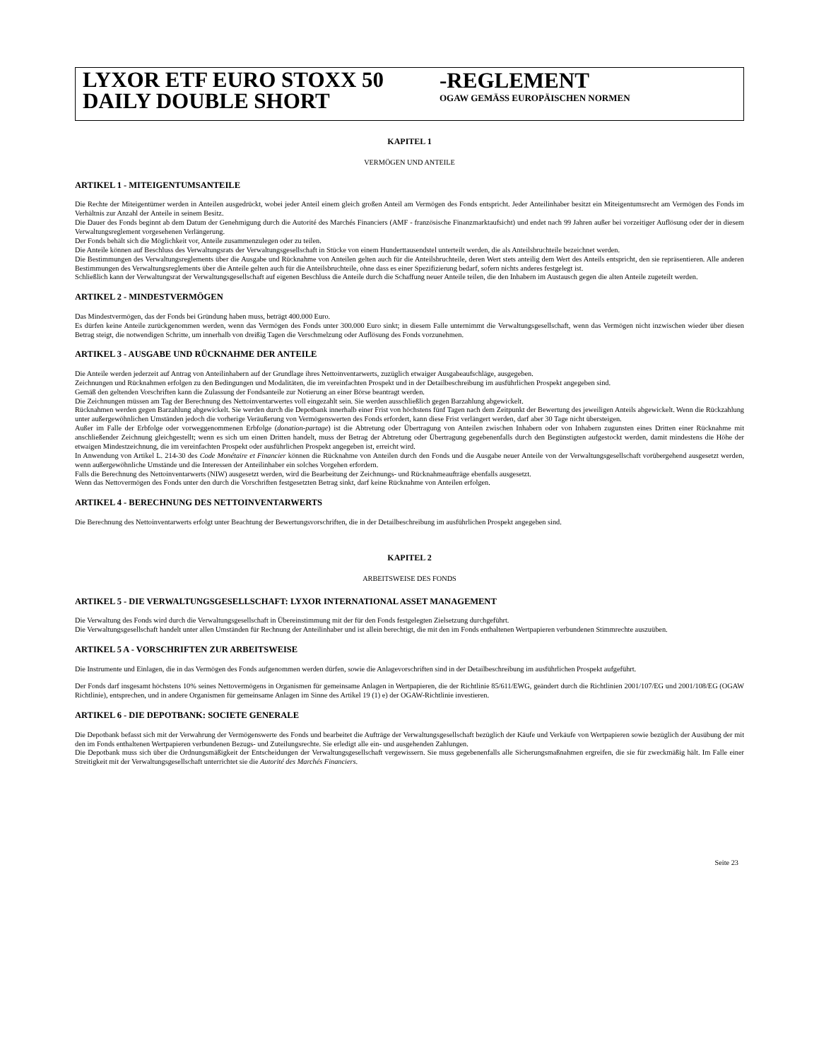LYXOR ETF EURO STOXX 50
DAILY DOUBLE SHORT
-REGLEMENT
OGAW GEMÄSS EUROPÄISCHEN NORMEN
KAPITEL 1
VERMÖGEN UND ANTEILE
ARTIKEL 1 - MITEIGENTUMSANTEILE
Die Rechte der Miteigentümer werden in Anteilen ausgedrückt, wobei jeder Anteil einem gleich großen Anteil am Vermögen des Fonds entspricht. Jeder Anteilinhaber besitzt ein Miteigentumsrecht am Vermögen des Fonds im Verhältnis zur Anzahl der Anteile in seinem Besitz.
Die Dauer des Fonds beginnt ab dem Datum der Genehmigung durch die Autorité des Marchés Financiers (AMF - französische Finanzmarktaufsicht) und endet nach 99 Jahren außer bei vorzeitiger Auflösung oder der in diesem Verwaltungsreglement vorgesehenen Verlängerung.
Der Fonds behält sich die Möglichkeit vor, Anteile zusammenzulegen oder zu teilen.
Die Anteile können auf Beschluss des Verwaltungsrats der Verwaltungsgesellschaft in Stücke von einem Hunderttausendstel unterteilt werden, die als Anteilsbruchteile bezeichnet werden.
Die Bestimmungen des Verwaltungsreglements über die Ausgabe und Rücknahme von Anteilen gelten auch für die Anteilsbruchteile, deren Wert stets anteilig dem Wert des Anteils entspricht, den sie repräsentieren. Alle anderen Bestimmungen des Verwaltungsreglements über die Anteile gelten auch für die Anteilsbruchteile, ohne dass es einer Spezifizierung bedarf, sofern nichts anderes festgelegt ist.
Schließlich kann der Verwaltungsrat der Verwaltungsgesellschaft auf eigenen Beschluss die Anteile durch die Schaffung neuer Anteile teilen, die den Inhabern im Austausch gegen die alten Anteile zugeteilt werden.
ARTIKEL 2 - MINDESTVERMÖGEN
Das Mindestvermögen, das der Fonds bei Gründung haben muss, beträgt 400.000 Euro.
Es dürfen keine Anteile zurückgenommen werden, wenn das Vermögen des Fonds unter 300.000 Euro sinkt; in diesem Falle unternimmt die Verwaltungsgesellschaft, wenn das Vermögen nicht inzwischen wieder über diesen Betrag steigt, die notwendigen Schritte, um innerhalb von dreißig Tagen die Verschmelzung oder Auflösung des Fonds vorzunehmen.
ARTIKEL 3 - AUSGABE UND RÜCKNAHME DER ANTEILE
Die Anteile werden jederzeit auf Antrag von Anteilinhabern auf der Grundlage ihres Nettoinventarwerts, zuzüglich etwaiger Ausgabeaufschläge, ausgegeben.
Zeichnungen und Rücknahmen erfolgen zu den Bedingungen und Modalitäten, die im vereinfachten Prospekt und in der Detailbeschreibung im ausführlichen Prospekt angegeben sind.
Gemäß den geltenden Vorschriften kann die Zulassung der Fondsanteile zur Notierung an einer Börse beantragt werden.
Die Zeichnungen müssen am Tag der Berechnung des Nettoinventarwertes voll eingezahlt sein. Sie werden ausschließlich gegen Barzahlung abgewickelt.
Rücknahmen werden gegen Barzahlung abgewickelt. Sie werden durch die Depotbank innerhalb einer Frist von höchstens fünf Tagen nach dem Zeitpunkt der Bewertung des jeweiligen Anteils abgewickelt. Wenn die Rückzahlung unter außergewöhnlichen Umständen jedoch die vorherige Veräußerung von Vermögenswerten des Fonds erfordert, kann diese Frist verlängert werden, darf aber 30 Tage nicht übersteigen.
Außer im Falle der Erbfolge oder vorweggenommenen Erbfolge (donation-partage) ist die Abtretung oder Übertragung von Anteilen zwischen Inhabern oder von Inhabern zugunsten eines Dritten einer Rücknahme mit anschließender Zeichnung gleichgestellt; wenn es sich um einen Dritten handelt, muss der Betrag der Abtretung oder Übertragung gegebenenfalls durch den Begünstigten aufgestockt werden, damit mindestens die Höhe der etwaigen Mindestzeichnung, die im vereinfachten Prospekt oder ausführlichen Prospekt angegeben ist, erreicht wird.
In Anwendung von Artikel L. 214-30 des Code Monétaire et Financier können die Rücknahme von Anteilen durch den Fonds und die Ausgabe neuer Anteile von der Verwaltungsgesellschaft vorübergehend ausgesetzt werden, wenn außergewöhnliche Umstände und die Interessen der Anteilinhaber ein solches Vorgehen erfordern.
Falls die Berechnung des Nettoinventarwerts (NIW) ausgesetzt werden, wird die Bearbeitung der Zeichnungs- und Rücknahmeaufträge ebenfalls ausgesetzt.
Wenn das Nettovermögen des Fonds unter den durch die Vorschriften festgesetzten Betrag sinkt, darf keine Rücknahme von Anteilen erfolgen.
ARTIKEL 4 - BERECHNUNG DES NETTOINVENTARWERTS
Die Berechnung des Nettoinventarwerts erfolgt unter Beachtung der Bewertungsvorschriften, die in der Detailbeschreibung im ausführlichen Prospekt angegeben sind.
KAPITEL 2
ARBEITSWEISE DES FONDS
ARTIKEL 5 - DIE VERWALTUNGSGESELLSCHAFT: LYXOR INTERNATIONAL ASSET MANAGEMENT
Die Verwaltung des Fonds wird durch die Verwaltungsgesellschaft in Übereinstimmung mit der für den Fonds festgelegten Zielsetzung durchgeführt.
Die Verwaltungsgesellschaft handelt unter allen Umständen für Rechnung der Anteilinhaber und ist allein berechtigt, die mit den im Fonds enthaltenen Wertpapieren verbundenen Stimmrechte auszuüben.
ARTIKEL 5 A - VORSCHRIFTEN ZUR ARBEITSWEISE
Die Instrumente und Einlagen, die in das Vermögen des Fonds aufgenommen werden dürfen, sowie die Anlagevorschriften sind in der Detailbeschreibung im ausführlichen Prospekt aufgeführt.
Der Fonds darf insgesamt höchstens 10% seines Nettovermögens in Organismen für gemeinsame Anlagen in Wertpapieren, die der Richtlinie 85/611/EWG, geändert durch die Richtlinien 2001/107/EG und 2001/108/EG (OGAW Richtlinie), entsprechen, und in andere Organismen für gemeinsame Anlagen im Sinne des Artikel 19 (1) e) der OGAW-Richtlinie investieren.
ARTIKEL 6 - DIE DEPOTBANK: SOCIETE GENERALE
Die Depotbank befasst sich mit der Verwahrung der Vermögenswerte des Fonds und bearbeitet die Aufträge der Verwaltungsgesellschaft bezüglich der Käufe und Verkäufe von Wertpapieren sowie bezüglich der Ausübung der mit den im Fonds enthaltenen Wertpapieren verbundenen Bezugs- und Zuteilungsrechte. Sie erledigt alle ein- und ausgehenden Zahlungen.
Die Depotbank muss sich über die Ordnungsmäßigkeit der Entscheidungen der Verwaltungsgesellschaft vergewissern. Sie muss gegebenenfalls alle Sicherungsmaßnahmen ergreifen, die sie für zweckmäßig hält. Im Falle einer Streitigkeit mit der Verwaltungsgesellschaft unterrichtet sie die Autorité des Marchés Financiers.
Seite 23